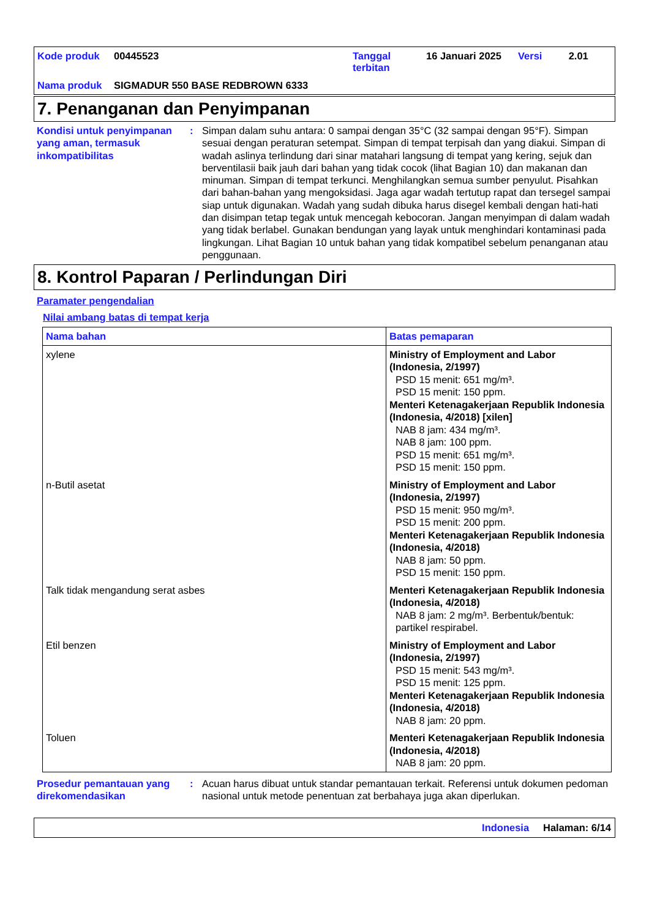| Kode produk | 00445523 | Tanggal terbitan | 16 Januari 2025 | Versi | 2.01 |
| Nama produk | SIGMADUR 550 BASE REDBROWN 6333 | | | | |
7. Penanganan dan Penyimpanan
Kondisi untuk penyimpanan yang aman, termasuk inkompatibilitas
: Simpan dalam suhu antara: 0 sampai dengan 35°C (32 sampai dengan 95°F). Simpan sesuai dengan peraturan setempat. Simpan di tempat terpisah dan yang diakui. Simpan di wadah aslinya terlindung dari sinar matahari langsung di tempat yang kering, sejuk dan berventilasii baik jauh dari bahan yang tidak cocok (lihat Bagian 10) dan makanan dan minuman. Simpan di tempat terkunci. Menghilangkan semua sumber penyulut. Pisahkan dari bahan-bahan yang mengoksidasi. Jaga agar wadah tertutup rapat dan tersegel sampai siap untuk digunakan. Wadah yang sudah dibuka harus disegel kembali dengan hati-hati dan disimpan tetap tegak untuk mencegah kebocoran. Jangan menyimpan di dalam wadah yang tidak berlabel. Gunakan bendungan yang layak untuk menghindari kontaminasi pada lingkungan. Lihat Bagian 10 untuk bahan yang tidak kompatibel sebelum penanganan atau penggunaan.
8. Kontrol Paparan / Perlindungan Diri
Paramater pengendalian
Nilai ambang batas di tempat kerja
| Nama bahan | Batas pemaparan |
| --- | --- |
| xylene | Ministry of Employment and Labor (Indonesia, 2/1997) PSD 15 menit: 651 mg/m³. PSD 15 menit: 150 ppm. Menteri Ketenagakerjaan Republik Indonesia (Indonesia, 4/2018) [xilen] NAB 8 jam: 434 mg/m³. NAB 8 jam: 100 ppm. PSD 15 menit: 651 mg/m³. PSD 15 menit: 150 ppm. |
| n-Butil asetat | Ministry of Employment and Labor (Indonesia, 2/1997) PSD 15 menit: 950 mg/m³. PSD 15 menit: 200 ppm. Menteri Ketenagakerjaan Republik Indonesia (Indonesia, 4/2018) NAB 8 jam: 50 ppm. PSD 15 menit: 150 ppm. |
| Talk tidak mengandung serat asbes | Menteri Ketenagakerjaan Republik Indonesia (Indonesia, 4/2018) NAB 8 jam: 2 mg/m³. Berbentuk/bentuk: partikel respirabel. |
| Etil benzen | Ministry of Employment and Labor (Indonesia, 2/1997) PSD 15 menit: 543 mg/m³. PSD 15 menit: 125 ppm. Menteri Ketenagakerjaan Republik Indonesia (Indonesia, 4/2018) NAB 8 jam: 20 ppm. |
| Toluen | Menteri Ketenagakerjaan Republik Indonesia (Indonesia, 4/2018) NAB 8 jam: 20 ppm. |
Prosedur pemantauan yang direkomendasikan
: Acuan harus dibuat untuk standar pemantauan terkait. Referensi untuk dokumen pedoman nasional untuk metode penentuan zat berbahaya juga akan diperlukan.
Indonesia Halaman: 6/14